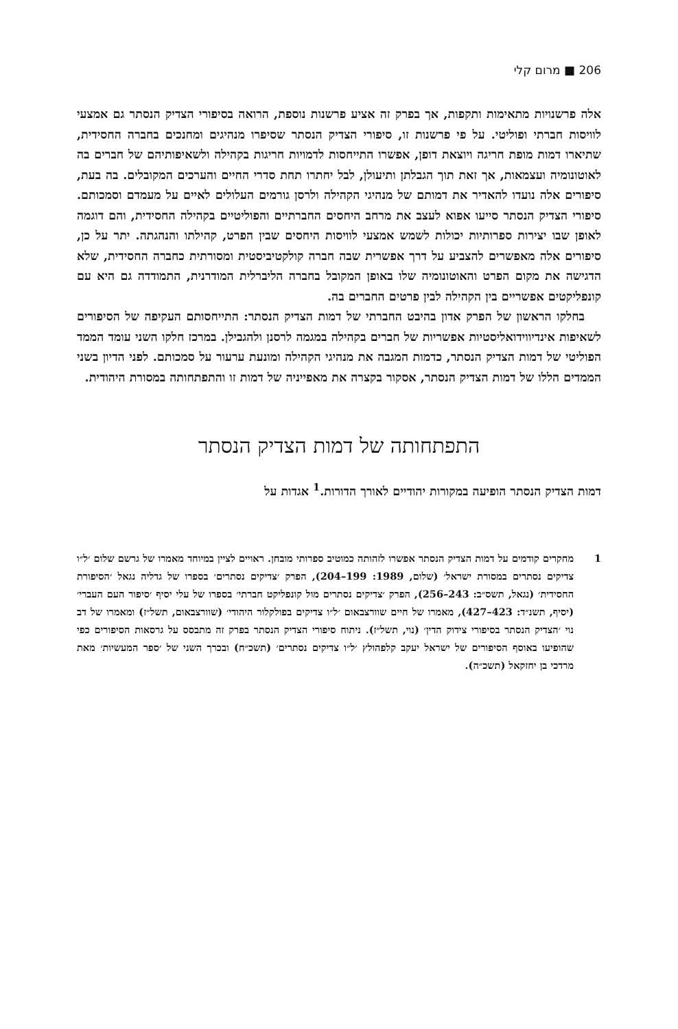206 ■ מרום קלי
אלה פרשנויות מתאימות ותקפות, אך בפרק זה אציע פרשנות נוספת, הרואה בסיפורי הצדיק הנסתר גם אמצעי לוויסות חברתי ופוליטי. על פי פרשנות זו, סיפורי הצדיק הנסתר שסיפרו מנהיגים ומחנכים בחברה החסידית, שתיארו דמות מופת חריגה ויוצאת דופן, אפשרו התייחסות לדמויות חריגות בקהילה ולשאיפותיהם של חברים בה לאוטונומיה ועצמאות, אך זאת תוך הגבלתן ותיעולן, לבל יחתרו תחת סדרי החיים והערכים המקובלים. בה בעת, סיפורים אלה נועדו להאדיר את דמותם של מנהיגי הקהילה ולרסן גורמים העלולים לאיים על מעמדם וסמכותם. סיפורי הצדיק הנסתר סייעו אפוא לעצב את מרחב היחסים החברתיים והפוליטיים בקהילה החסידית, והם דוגמה לאופן שבו יצירות ספרותיות יכולות לשמש אמצעי לוויסות היחסים שבין הפרט, קהילתו והנהגתה. יתר על כן, סיפורים אלה מאפשרים להצביע על דרך אפשרית שבה חברה קולקטיביסטית ומסורתית כחברה החסידית, שלא הדגישה את מקום הפרט והאוטונומיה שלו באופן המקובל בחברה הליברלית המודרנית, התמודדה גם היא עם קונפליקטים אפשריים בין הקהילה לבין פרטים החברים בה.
בחלקו הראשון של הפרק אדון בהיבט החברתי של דמות הצדיק הנסתר: התייחסותם העקיפה של הסיפורים לשאיפות אינדיווידואליסטיות אפשריות של חברים בקהילה במגמה לרסנן ולהגבילן. במרכז חלקו השני עומד הממד הפוליטי של דמות הצדיק הנסתר, כדמות המגבה את מנהיגי הקהילה ומונעת ערעור על סמכותם. לפני הדיון בשני הממדים הללו של דמות הצדיק הנסתר, אסקור בקצרה את מאפייניה של דמות זו והתפתחותה במסורת היהודית.
התפתחותה של דמות הצדיק הנסתר
דמות הצדיק הנסתר הופיעה במקורות יהודיים לאורך הדורות.<sup>1</sup> אגדות על
1 מחקרים קודמים על דמות הצדיק הנסתר אפשרו לזהותה כמוטיב ספרותי מובחן. ראויים לציין במיוחד מאמרו של גרשם שלום ׳ל״ו צדיקים נסתרים במסורת ישראל׳ (שלום, 1989: 199–204), הפרק ׳צדיקים נסתרים׳ בספרו של גדליה נגאל ׳הסיפורת החסידית׳ (נגאל, תשס״ב: 243–256), הפרק ׳צדיקים נסתרים מול קונפליקט חברתי׳ בספרו של עלי יסיף ׳סיפור העם העברי׳ (יסיף, תשנ״ד: 423–427), מאמרו של חיים שוורצבאום ׳ל״ו צדיקים בפולקלור היהודי׳ (שוורצבאום, תשל״ז) ומאמרו של דב נוי ׳הצדיק הנסתר בסיפורי צידוק הדין׳ (נוי, תשל״ז). ניתוח סיפורי הצדיק הנסתר בפרק זה מתבסס על גרסאות הסיפורים כפי שהופיעו באוסף הסיפורים של ישראל יעקב קלפהולץ ׳ל״ו צדיקים נסתרים׳ (תשכ״ח) ובכרך השני של ׳ספר המעשיות׳ מאת מרדכי בן יחזקאל (תשכ״ה).